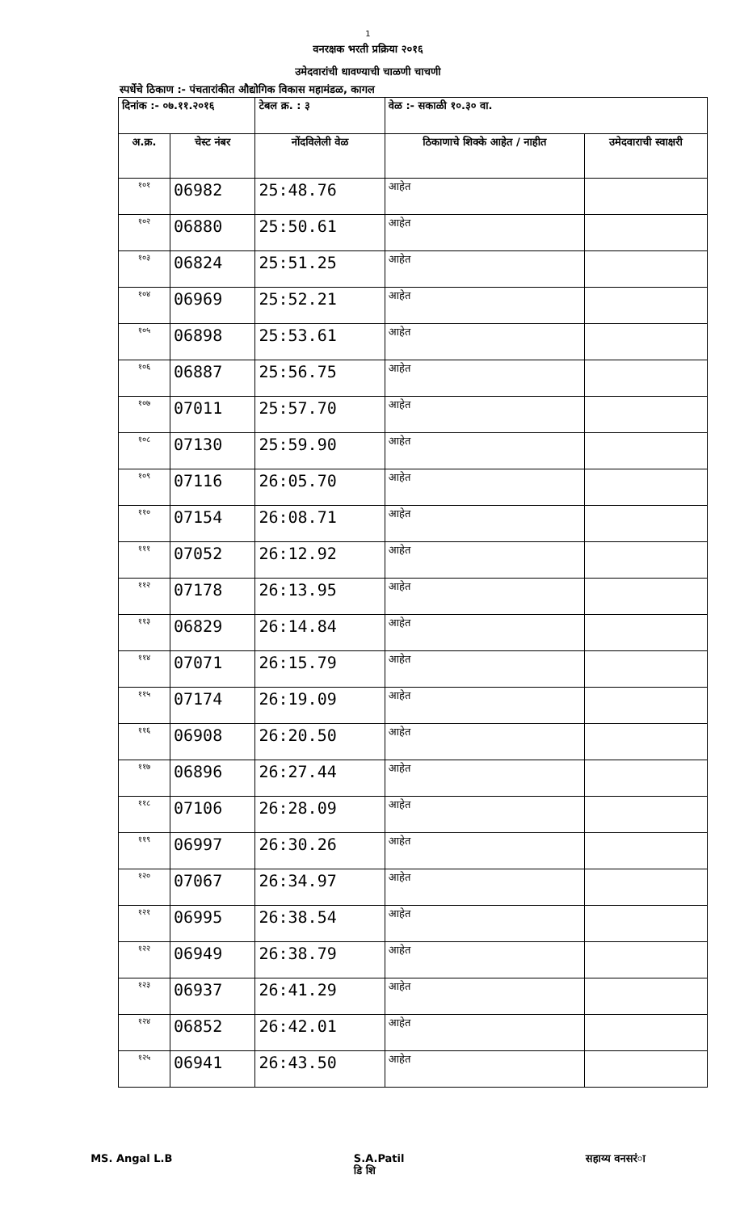1
वनरक्षक भरती प्रक्रिया २०१६
उमेदवारांची धावण्याची चाळणी चाचणी
स्पर्धेचे ठिकाण :- पंचतारांकीत औद्योगिक विकास महामंडळ, कागल
| दिनांक :- ०७.११.२०१६ | | टेबल क्र. : ३ | वेळ :- सकाळी १०.३० वा. | |
| अ.क्र. | चेस्ट नंबर | नोंदविलेली वेळ | ठिकाणाचे शिक्के आहेत / नाहीत | उमेदवाराची स्वाक्षरी |
| १०१ | 06982 | 25:48.76 | आहेत | |
| १०२ | 06880 | 25:50.61 | आहेत | |
| १०३ | 06824 | 25:51.25 | आहेत | |
| १०४ | 06969 | 25:52.21 | आहेत | |
| १०५ | 06898 | 25:53.61 | आहेत | |
| १०६ | 06887 | 25:56.75 | आहेत | |
| १०७ | 07011 | 25:57.70 | आहेत | |
| १०८ | 07130 | 25:59.90 | आहेत | |
| १०९ | 07116 | 26:05.70 | आहेत | |
| ११० | 07154 | 26:08.71 | आहेत | |
| १११ | 07052 | 26:12.92 | आहेत | |
| ११२ | 07178 | 26:13.95 | आहेत | |
| ११३ | 06829 | 26:14.84 | आहेत | |
| ११४ | 07071 | 26:15.79 | आहेत | |
| ११५ | 07174 | 26:19.09 | आहेत | |
| ११६ | 06908 | 26:20.50 | आहेत | |
| ११७ | 06896 | 26:27.44 | आहेत | |
| ११८ | 07106 | 26:28.09 | आहेत | |
| ११९ | 06997 | 26:30.26 | आहेत | |
| १२० | 07067 | 26:34.97 | आहेत | |
| १२१ | 06995 | 26:38.54 | आहेत | |
| १२२ | 06949 | 26:38.79 | आहेत | |
| १२३ | 06937 | 26:41.29 | आहेत | |
| १२४ | 06852 | 26:42.01 | आहेत | |
| १२५ | 06941 | 26:43.50 | आहेत | |
MS. Angal L.B S.A.Patil
डि शि सहाय्य वनसरंा